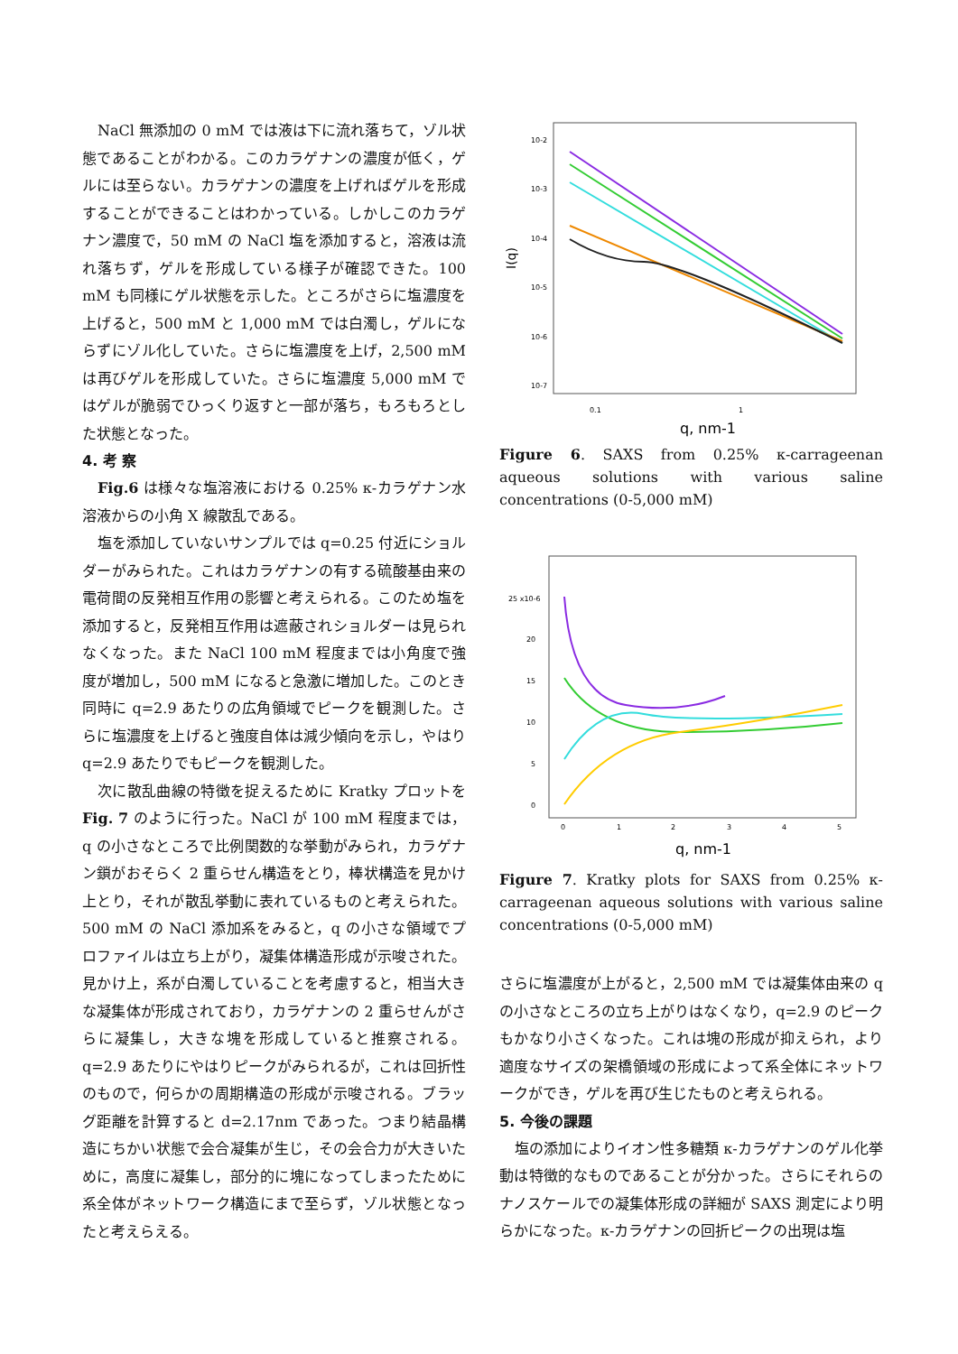NaCl 無添加の 0 mM では液は下に流れ落ちて，ゾル状態であることがわかる。このカラゲナンの濃度が低く，ゲルには至らない。カラゲナンの濃度を上げればゲルを形成することができることはわかっている。しかしこのカラゲナン濃度で，50 mM の NaCl 塩を添加すると，溶液は流れ落ちず，ゲルを形成している様子が確認できた。100 mM も同様にゲル状態を示した。ところがさらに塩濃度を上げると，500 mM と 1,000 mM では白濁し，ゲルにならずにゾル化していた。さらに塩濃度を上げ，2,500 mM は再びゲルを形成していた。さらに塩濃度 5,000 mM ではゲルが脆弱でひっくり返すと一部が落ち，もろもろとした状態となった。
4. 考 察
Fig.6 は様々な塩溶液における 0.25% κ-カラゲナン水溶液からの小角 X 線散乱である。
塩を添加していないサンプルでは q=0.25 付近にショルダーがみられた。これはカラゲナンの有する硫酸基由来の電荷間の反発相互作用の影響と考えられる。このため塩を添加すると，反発相互作用は遮蔽されショルダーは見られなくなった。また NaCl 100 mM 程度までは小角度で強度が増加し，500 mM になると急激に増加した。このとき同時に q=2.9 あたりの広角領域でピークを観測した。さらに塩濃度を上げると強度自体は減少傾向を示し，やはり q=2.9 あたりでもピークを観測した。
次に散乱曲線の特徴を捉えるために Kratky プロットを Fig. 7 のように行った。NaCl が 100 mM 程度までは，q の小さなところで比例関数的な挙動がみられ，カラゲナン鎖がおそらく 2 重らせん構造をとり，棒状構造を見かけ上とり，それが散乱挙動に表れているものと考えられた。500 mM の NaCl 添加系をみると，q の小さな領域でプロファイルは立ち上がり，凝集体構造形成が示唆された。見かけ上，系が白濁していることを考慮すると，相当大きな凝集体が形成されており，カラゲナンの 2 重らせんがさらに凝集し，大きな塊を形成していると推察される。q=2.9 あたりにやはりピークがみられるが，これは回折性のもので，何らかの周期構造の形成が示唆される。ブラッグ距離を計算すると d=2.17nm であった。つまり結晶構造にちかい状態で会合凝集が生じ，その会合力が大きいために，高度に凝集し，部分的に塊になってしまったために系全体がネットワーク構造にまで至らず，ゾル状態となったと考えらえる。
10-2
10-3
10-4
10-5
10-6
10-7
0.1
1
I(q)
q, nm-1
Figure 6. SAXS from 0.25% κ-carrageenan aqueous solutions with various saline concentrations (0-5,000 mM)
25 x10-6
20
15
10
5
0
0
1
2
3
4
5
q, nm-1
Figure 7. Kratky plots for SAXS from 0.25% κ-carrageenan aqueous solutions with various saline concentrations (0-5,000 mM)
さらに塩濃度が上がると，2,500 mM では凝集体由来の q の小さなところの立ち上がりはなくなり，q=2.9 のピークもかなり小さくなった。これは塊の形成が抑えられ，より適度なサイズの架橋領域の形成によって系全体にネットワークができ，ゲルを再び生じたものと考えられる。
5. 今後の課題
塩の添加によりイオン性多糖類 κ-カラゲナンのゲル化挙動は特徴的なものであることが分かった。さらにそれらのナノスケールでの凝集体形成の詳細が SAXS 測定により明らかになった。κ-カラゲナンの回折ピークの出現は塩